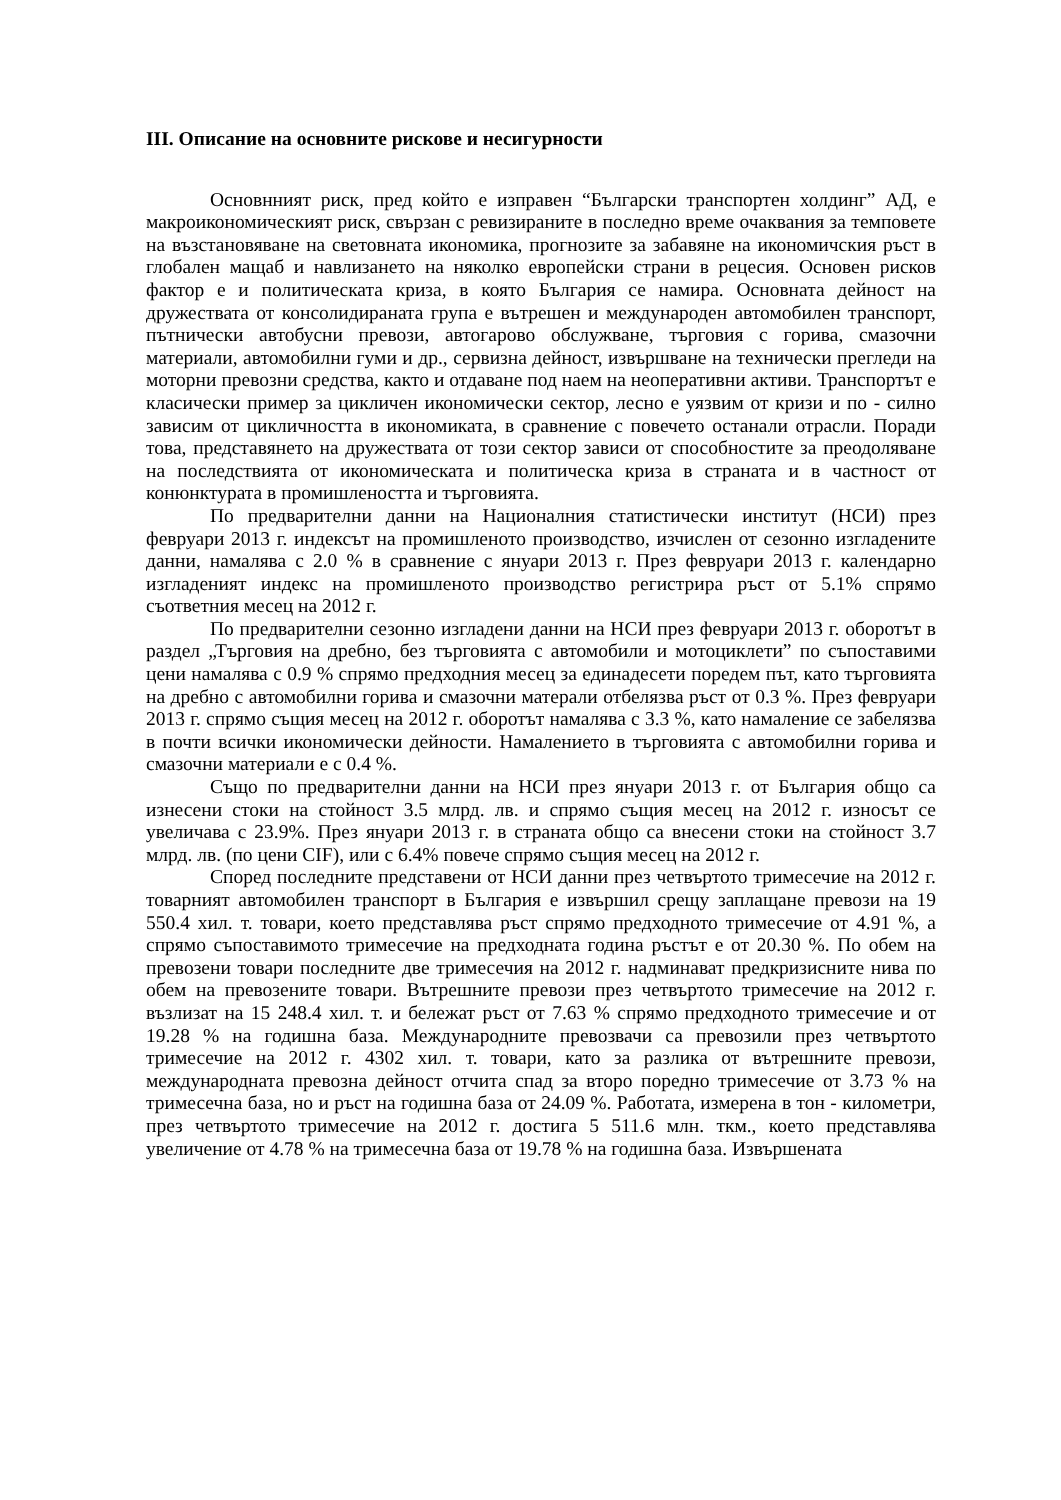III. Описание на основните рискове и несигурности
Основнният риск, пред който е изправен “Български транспортен холдинг” АД, е макроикономическият риск, свързан с ревизираните в последно време очаквания за темповете на възстановяване на световната икономика, прогнозите за забавяне на икономичския ръст в глобален мащаб и навлизането на няколко европейски страни в рецесия. Основен рисков фактор е и политическата криза, в която България се намира. Основната дейност на дружествата от консолидираната група е вътрешен и международен автомобилен транспорт, пътнически автобусни превози, автогарово обслужване, търговия с горива, смазочни материали, автомобилни гуми и др., сервизна дейност, извършване на технически прегледи на моторни превозни средства, както и отдаване под наем на неоперативни активи. Транспортът е класически пример за цикличен икономически сектор, лесно е уязвим от кризи и по - силно зависим от цикличността в икономиката, в сравнение с повечето останали отрасли. Поради това, представянето на дружествата от този сектор зависи от способностите за преодоляване на последствията от икономическата и политическа криза в страната и в частност от конюнктурата в промишлеността и търговията.
По предварителни данни на Националния статистически институт (НСИ) през февруари 2013 г. индексът на промишленото производство, изчислен от сезонно изгладените данни, намалява с 2.0 % в сравнение с януари 2013 г. През февруари 2013 г. календарно изгладеният индекс на промишленото производство регистрира ръст от 5.1% спрямо съответния месец на 2012 г.
По предварителни сезонно изгладени данни на НСИ през февруари 2013 г. оборотът в раздел „Търговия на дребно, без търговията с автомобили и мотоциклети” по съпоставими цени намалява с 0.9 % спрямо предходния месец за единадесети поредем път, като търговията на дребно с автомобилни горива и смазочни матерали отбелязва ръст от 0.3 %. През февруари 2013 г. спрямо същия месец на 2012 г. оборотът намалява с 3.3 %, като намаление се забелязва в почти всички икономически дейности. Намалението в търговията с автомобилни горива и смазочни материали е с 0.4 %.
Също по предварителни данни на НСИ през януари 2013 г. от България общо са изнесени стоки на стойност 3.5 млрд. лв. и спрямо същия месец на 2012 г. износът се увеличава с 23.9%. През януари 2013 г. в страната общо са внесени стоки на стойност 3.7 млрд. лв. (по цени CIF), или с 6.4% повече спрямо същия месец на 2012 г.
Според последните представени от НСИ данни през четвъртото тримесечие на 2012 г. товарният автомобилен транспорт в България е извършил срещу заплащане превози на 19 550.4 хил. т. товари, което представлява ръст спрямо предходното тримесечие от 4.91 %, а спрямо съпоставимото тримесечие на предходната година ръстът е от 20.30 %. По обем на превозени товари последните две тримесечия на 2012 г. надминават предкризисните нива по обем на превозените товари. Вътрешните превози през четвъртото тримесечие на 2012 г. възлизат на 15 248.4 хил. т. и бележат ръст от 7.63 % спрямо предходното тримесечие и от 19.28 % на годишна база. Международните превозвачи са превозили през четвъртото тримесечие на 2012 г. 4302 хил. т. товари, като за разлика от вътрешните превози, международната превозна дейност отчита спад за второ поредно тримесечие от 3.73 % на тримесечна база, но и ръст на годишна база от 24.09 %. Работата, измерена в тон - километри, през четвъртото тримесечие на 2012 г. достига 5 511.6 млн. ткм., което представлява увеличение от 4.78 % на тримесечна база от 19.78 % на годишна база. Извършената